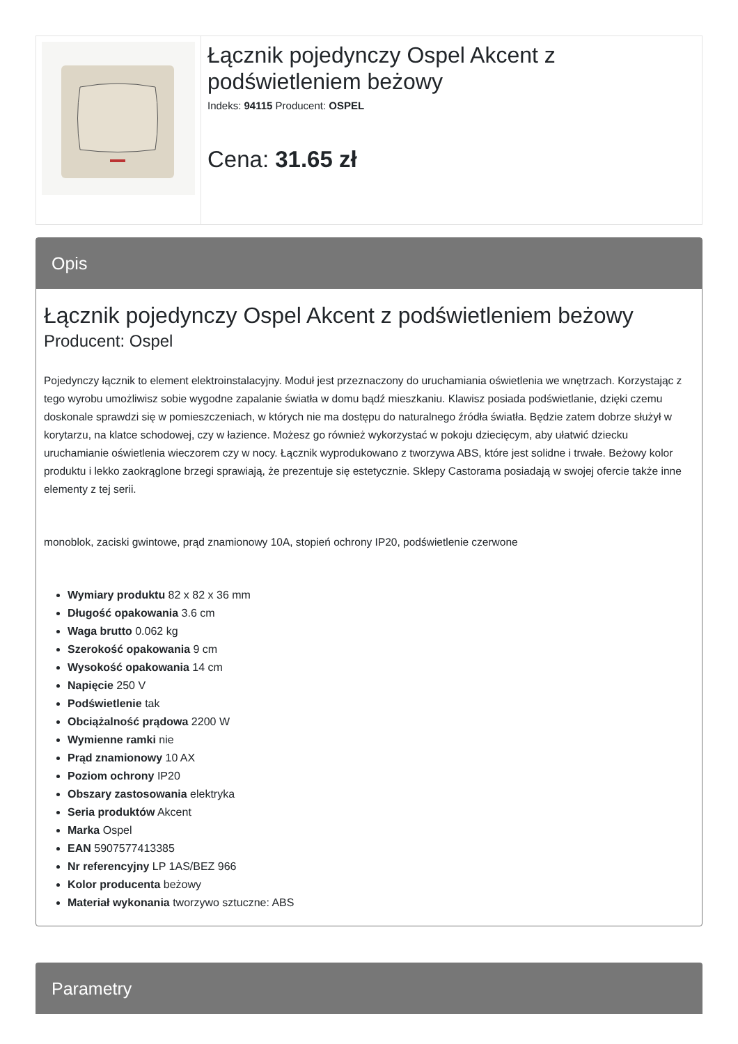Łącznik pojedynczy Ospel Akcent z podświetleniem beżowy
Indeks: 94115 Producent: OSPEL
Cena: 31.65 zł
Opis
Łącznik pojedynczy Ospel Akcent z podświetleniem beżowy
Producent: Ospel
Pojedynczy łącznik to element elektroinstalacyjny. Moduł jest przeznaczony do uruchamiania oświetlenia we wnętrzach. Korzystając z tego wyrobu umożliwisz sobie wygodne zapalanie światła w domu bądź mieszkaniu. Klawisz posiada podświetlanie, dzięki czemu doskonale sprawdzi się w pomieszczeniach, w których nie ma dostępu do naturalnego źródła światła. Będzie zatem dobrze służył w korytarzu, na klatce schodowej, czy w łazience. Możesz go również wykorzystać w pokoju dziecięcym, aby ułatwić dziecku uruchamianie oświetlenia wieczorem czy w nocy. Łącznik wyprodukowano z tworzywa ABS, które jest solidne i trwałe. Beżowy kolor produktu i lekko zaokrąglone brzegi sprawiają, że prezentuje się estetycznie. Sklepy Castorama posiadają w swojej ofercie także inne elementy z tej serii.
monoblok, zaciski gwintowe, prąd znamionowy 10A, stopień ochrony IP20, podświetlenie czerwone
Wymiary produktu 82 x 82 x 36 mm
Długość opakowania 3.6 cm
Waga brutto 0.062 kg
Szerokość opakowania 9 cm
Wysokość opakowania 14 cm
Napięcie 250 V
Podświetlenie tak
Obciążalność prądowa 2200 W
Wymienne ramki nie
Prąd znamionowy 10 AX
Poziom ochrony IP20
Obszary zastosowania elektryka
Seria produktów Akcent
Marka Ospel
EAN 5907577413385
Nr referencyjny LP 1AS/BEZ 966
Kolor producenta beżowy
Materiał wykonania tworzywo sztuczne: ABS
Parametry